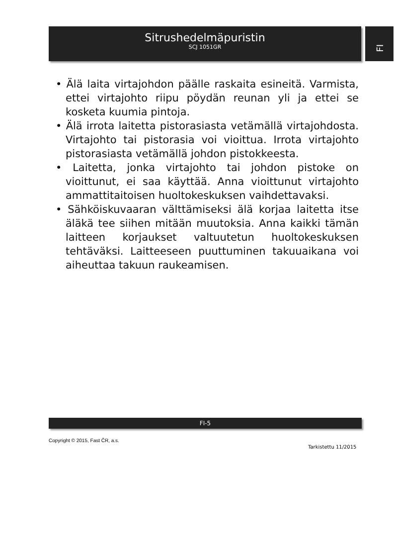Sitrushedelmäpuristin
SCJ 1051GR
FI
• Älä laita virtajohdon päälle raskaita esineitä. Varmista, ettei virtajohto riipu pöydän reunan yli ja ettei se kosketa kuumia pintoja.
• Älä irrota laitetta pistorasiasta vetämällä virtajohdosta. Virtajohto tai pistorasia voi vioittua. Irrota virtajohto pistorasiasta vetämällä johdon pistokkeesta.
• Laitetta, jonka virtajohto tai johdon pistoke on vioittunut, ei saa käyttää. Anna vioittunut virtajohto ammattitaitoisen huoltokeskuksen vaihdettavaksi.
• Sähköiskuvaaran välttämiseksi älä korjaa laitetta itse äläkä tee siihen mitään muutoksia. Anna kaikki tämän laitteen korjaukset valtuutetun huoltokeskuksen tehtäväksi. Laitteeseen puuttuminen takuuaikana voi aiheuttaa takuun raukeamisen.
FI-5
Copyright © 2015, Fast ČR, a.s.
Tarkistettu 11/2015